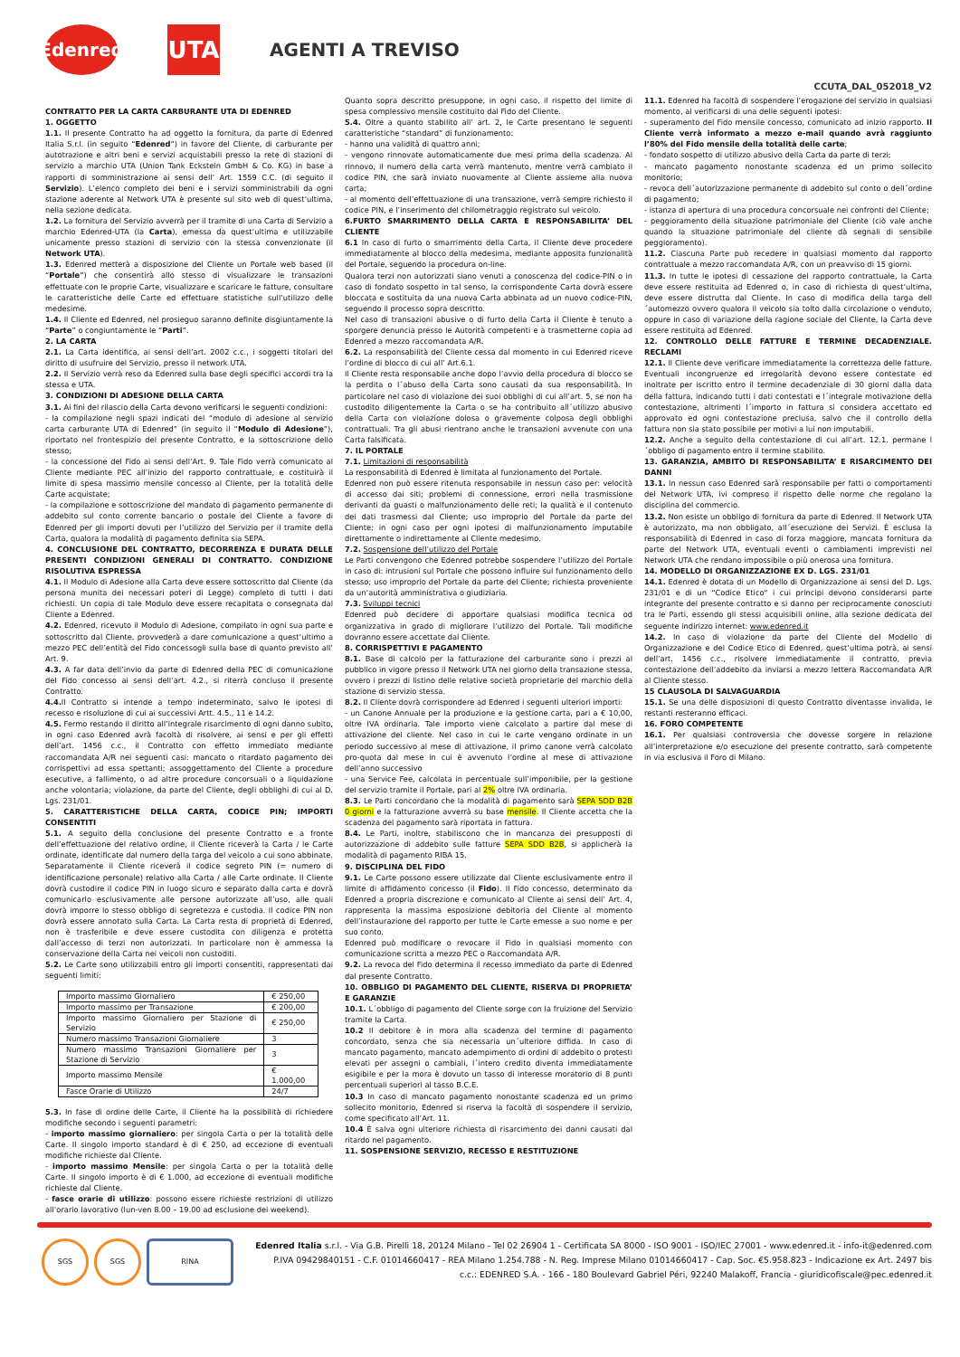Edenred
UTA
AGENTI A TREVISO
CCUTA_DAL_052018_V2
CONTRATTO PER LA CARTA CARBURANTE UTA DI EDENRED
1. OGGETTO
1.1. Il presente Contratto ha ad oggetto la fornitura, da parte di Edenred Italia S.r.l. (in seguito “Edenred”) in favore del Cliente, di carburante per autotrazione e altri beni e servizi acquistabili presso la rete di stazioni di servizio a marchio UTA (Union Tank Eckstein GmbH & Co. KG) in base a rapporti di somministrazione ai sensi dell’ Art. 1559 C.C. (di seguito il Servizio). L’elenco completo dei beni e i servizi somministrabili da ogni stazione aderente al Network UTA è presente sul sito web di quest’ultima, nella sezione dedicata.
1.2. La fornitura del Servizio avverrà per il tramite di una Carta di Servizio a marchio Edenred-UTA (la Carta), emessa da quest’ultima e utilizzabile unicamente presso stazioni di servizio con la stessa convenzionate (il Network UTA).
1.3. Edenred metterà a disposizione del Cliente un Portale web based (il “Portale”) che consentirà allo stesso di visualizzare le transazioni effettuate con le proprie Carte, visualizzare e scaricare le fatture, consultare le caratteristiche delle Carte ed effettuare statistiche sull’utilizzo delle medesime.
1.4. Il Cliente ed Edenred, nel prosieguo saranno definite disgiuntamente la “Parte” o congiuntamente le “Parti”.
2. LA CARTA
2.1. La Carta identifica, ai sensi dell’art. 2002 c.c., i soggetti titolari del diritto di usufruire del Servizio, presso il network UTA.
2.2. Il Servizio verrà reso da Edenred sulla base degli specifici accordi tra la stessa e UTA.
3. CONDIZIONI DI ADESIONE DELLA CARTA
3.1. Ai fini del rilascio della Carta devono verificarsi le seguenti condizioni:
- la compilazione negli spazi indicati del “modulo di adesione al servizio carta carburante UTA di Edenred” (in seguito il “Modulo di Adesione”), riportato nel frontespizio del presente Contratto, e la sottoscrizione dello stesso;
- la concessione del Fido ai sensi dell’Art. 9. Tale Fido verrà comunicato al Cliente mediante PEC all’inizio del rapporto contrattuale, e costituirà il limite di spesa massimo mensile concesso al Cliente, per la totalità delle Carte acquistate;
- la compilazione e sottoscrizione del mandato di pagamento permanente di addebito sul conto corrente bancario o postale del Cliente a favore di Edenred per gli importi dovuti per l’utilizzo del Servizio per il tramite della Carta, qualora la modalità di pagamento definita sia SEPA.
4. CONCLUSIONE DEL CONTRATTO, DECORRENZA E DURATA DELLE PRESENTI CONDIZIONI GENERALI DI CONTRATTO. CONDIZIONE RISOLUTIVA ESPRESSA
4.1. Il Modulo di Adesione alla Carta deve essere sottoscritto dal Cliente (da persona munita dei necessari poteri di Legge) completo di tutti i dati richiesti. Un copia di tale Modulo deve essere recapitata o consegnata dal Cliente a Edenred.
4.2. Edenred, ricevuto il Modulo di Adesione, compilato in ogni sua parte e sottoscritto dal Cliente, provvederà a dare comunicazione a quest’ultimo a mezzo PEC dell’entità del Fido concessogli sulla base di quanto previsto all’ Art. 9.
4.3. A far data dell’invio da parte di Edenred della PEC di comunicazione del Fido concesso ai sensi dell’art. 4.2., si riterrà concluso il presente Contratto.
4.4. Il Contratto si intende a tempo indeterminato, salvo le ipotesi di recesso e risoluzione di cui ai successivi Artt. 4.5., 11 e 14.2.
4.5. Fermo restando il diritto all’integrale risarcimento di ogni danno subito, in ogni caso Edenred avrà facoltà di risolvere, ai sensi e per gli effetti dell’art. 1456 c.c., il Contratto con effetto immediato mediante raccomandata A/R nei seguenti casi: mancato o ritardato pagamento dei corrispettivi ad essa spettanti; assoggettamento del Cliente a procedure esecutive, a fallimento, o ad altre procedure concorsuali o a liquidazione anche volontaria; violazione, da parte del Cliente, degli obblighi di cui al D. Lgs. 231/01.
5. CARATTERISTICHE DELLA CARTA, CODICE PIN; IMPORTI CONSENTITI
5.1. A seguito della conclusione del presente Contratto e a fronte dell’effettuazione del relativo ordine, il Cliente riceverà la Carta / le Carte ordinate, identificate dal numero della targa del veicolo a cui sono abbinate. Separatamente il Cliente riceverà il codice segreto PIN (= numero di identificazione personale) relativo alla Carta / alle Carte ordinate. Il Cliente dovrà custodire il codice PIN in luogo sicuro e separato dalla carta e dovrà comunicarlo esclusivamente alle persone autorizzate all’uso, alle quali dovrà imporre lo stesso obbligo di segretezza e custodia. Il codice PIN non dovrà essere annotato sulla Carta. La Carta resta di proprietà di Edenred, non è trasferibile e deve essere custodita con diligenza e protetta dall’accesso di terzi non autorizzati. In particolare non è ammessa la conservazione della Carta nei veicoli non custoditi.
5.2. Le Carte sono utilizzabili entro gli importi consentiti, rappresentati dai seguenti limiti:
| Importo massimo Giornaliero | € 250,00 |
| Importo massimo per Transazione | € 200,00 |
| Importo massimo Giornaliero per Stazione di Servizio | € 250,00 |
| Numero massimo Transazioni Giornaliere | 3 |
| Numero massimo Transazioni Giornaliere per Stazione di Servizio | 3 |
| Importo massimo Mensile | € 1.000,00 |
| Fasce Orarie di Utilizzo | 24/7 |
5.3. In fase di ordine delle Carte, il Cliente ha la possibilità di richiedere modifiche secondo i seguenti parametri:
- importo massimo giornaliero: per singola Carta o per la totalità delle Carte. Il singolo importo standard è di € 250, ad eccezione di eventuali modifiche richieste dal Cliente.
- importo massimo Mensile: per singola Carta o per la totalità delle Carte. Il singolo importo è di € 1.000, ad eccezione di eventuali modifiche richieste dal Cliente.
- fasce orarie di utilizzo: possono essere richieste restrizioni di utilizzo all’orario lavorativo (lun-ven 8.00 – 19.00 ad esclusione dei weekend).
Quanto sopra descritto presuppone, in ogni caso, il rispetto del limite di spesa complessivo mensile costituito dal Fido del Cliente.
5.4. Oltre a quanto stabilito all’ art. 2, le Carte presentano le seguenti caratteristiche “standard” di funzionamento:
- hanno una validità di quattro anni;
- vengono rinnovate automaticamente due mesi prima della scadenza. Al rinnovo, il numero della carta verrà mantenuto, mentre verrà cambiato il codice PIN, che sarà inviato nuovamente al Cliente assieme alla nuova carta;
- al momento dell’effettuazione di una transazione, verrà sempre richiesto il codice PIN, e l’inserimento del chilometraggio registrato sul veicolo.
6.FURTO SMARRIMENTO DELLA CARTA E RESPONSABILITA’ DEL CLIENTE
6.1 In caso di furto o smarrimento della Carta, il Cliente deve procedere immediatamente al blocco della medesima, mediante apposita funzionalità del Portale, seguendo la procedura on-line.
Qualora terzi non autorizzati siano venuti a conoscenza del codice-PIN o in caso di fondato sospetto in tal senso, la corrispondente Carta dovrà essere bloccata e sostituita da una nuova Carta abbinata ad un nuovo codice-PIN, seguendo il processo sopra descritto.
Nel caso di transazioni abusive o di furto della Carta il Cliente è tenuto a sporgere denuncia presso le Autorità competenti e a trasmetterne copia ad Edenred a mezzo raccomandata A/R.
6.2. La responsabilità del Cliente cessa dal momento in cui Edenred riceve l’ordine di blocco di cui all’ Art.6.1.
Il Cliente resta responsabile anche dopo l’avvio della procedura di blocco se la perdita o l´abuso della Carta sono causati da sua responsabilità. In particolare nel caso di violazione dei suoi obblighi di cui all’art. 5, se non ha custodito diligentemente la Carta o se ha contribuito all´utilizzo abusivo della Carta con violazione dolosa o gravemente colposa degli obblighi contrattuali. Tra gli abusi rientrano anche le transazioni avvenute con una Carta falsificata.
7. IL PORTALE
7.1. Limitazioni di responsabilità
La responsabilità di Edenred è limitata al funzionamento del Portale.
Edenred non può essere ritenuta responsabile in nessun caso per: velocità di accesso dai siti; problemi di connessione, errori nella trasmissione derivanti da guasti o malfunzionamento delle reti; la qualità e il contenuto dei dati trasmessi dal Cliente; uso improprio del Portale da parte del Cliente; in ogni caso per ogni ipotesi di malfunzionamento imputabile direttamente o indirettamente al Cliente medesimo.
7.2. Sospensione dell’utilizzo del Portale
Le Parti convengono che Edenred potrebbe sospendere l’utilizzo del Portale in caso di: intrusioni sul Portale che possono influire sul funzionamento dello stesso; uso improprio del Portale da parte del Cliente; richiesta proveniente da un’autorità amministrativa o giudiziaria.
7.3. Sviluppi tecnici
Edenred può decidere di apportare qualsiasi modifica tecnica od organizzativa in grado di migliorare l’utilizzo del Portale. Tali modifiche dovranno essere accettate dal Cliente.
8. CORRISPETTIVI E PAGAMENTO
8.1. Base di calcolo per la fatturazione del carburante sono i prezzi al pubblico in vigore presso il Network UTA nel giorno della transazione stessa, ovvero i prezzi di listino delle relative società proprietarie del marchio della stazione di servizio stessa.
8.2. Il Cliente dovrà corrispondere ad Edenred i seguenti ulteriori importi:
- un Canone Annuale per la produzione e la gestione carta, pari a € 10,00, oltre IVA ordinaria. Tale importo viene calcolato a partire dal mese di attivazione del cliente. Nel caso in cui le carte vengano ordinate in un periodo successivo al mese di attivazione, il primo canone verrà calcolato pro-quota dal mese in cui è avvenuto l’ordine al mese di attivazione dell’anno successivo
- una Service Fee, calcolata in percentuale sull’imponibile, per la gestione del servizio tramite il Portale, pari al 2% oltre IVA ordinaria.
8.3. Le Parti concordano che la modalità di pagamento sarà SEPA SDD B2B 0 giorni e la fatturazione avverrà su base mensile. Il Cliente accetta che la scadenza del pagamento sarà riportata in fattura.
8.4. Le Parti, inoltre, stabiliscono che in mancanza dei presupposti di autorizzazione di addebito sulle fatture SEPA SDD B2B, si applicherà la modalità di pagamento RIBA 15.
9. DISCIPLINA DEL FIDO
9.1. Le Carte possono essere utilizzate dal Cliente esclusivamente entro il limite di affidamento concesso (il Fido). Il Fido concesso, determinato da Edenred a propria discrezione e comunicato al Cliente ai sensi dell’ Art. 4, rappresenta la massima esposizione debitoria del Cliente al momento dell’instaurazione del rapporto per tutte le Carte emesse a suo nome e per suo conto.
Edenred può modificare o revocare il Fido in qualsiasi momento con comunicazione scritta a mezzo PEC o Raccomandata A/R.
9.2. La revoca del Fido determina il recesso immediato da parte di Edenred dal presente Contratto.
10. OBBLIGO DI PAGAMENTO DEL CLIENTE, RISERVA DI PROPRIETA’ E GARANZIE
10.1. L´obbligo di pagamento del Cliente sorge con la fruizione del Servizio tramite la Carta.
10.2 Il debitore è in mora alla scadenza del termine di pagamento concordato, senza che sia necessaria un´ulteriore diffida. In caso di mancato pagamento, mancato adempimento di ordini di addebito o protesti elevati per assegni o cambiali, l´intero credito diventa immediatamente esigibile e per la mora è dovuto un tasso di interesse moratorio di 8 punti percentuali superiori al tasso B.C.E.
10.3 In caso di mancato pagamento nonostante scadenza ed un primo sollecito monitorio, Edenred si riserva la facoltà di sospendere il servizio, come specificato all’Art. 11.
10.4 È salva ogni ulteriore richiesta di risarcimento dei danni causati dal ritardo nel pagamento.
11. SOSPENSIONE SERVIZIO, RECESSO E RESTITUZIONE
11.1. Edenred ha facoltà di sospendere l’erogazione del servizio in qualsiasi momento, al verificarsi di una delle seguenti ipotesi:
- superamento del Fido mensile concesso, comunicato ad inizio rapporto. Il Cliente verrà informato a mezzo e-mail quando avrà raggiunto l’80% del Fido mensile della totalità delle carte;
- fondato sospetto di utilizzo abusivo della Carta da parte di terzi;
- mancato pagamento nonostante scadenza ed un primo sollecito monitorio;
- revoca dell´autorizzazione permanente di addebito sul conto o dell´ordine di pagamento;
- istanza di apertura di una procedura concorsuale nei confronti del Cliente;
- peggioramento della situazione patrimoniale del Cliente (ciò vale anche quando la situazione patrimoniale del cliente dà segnali di sensibile peggioramento).
11.2. Ciascuna Parte può recedere in qualsiasi momento dal rapporto contrattuale a mezzo raccomandata A/R, con un preavviso di 15 giorni.
11.3. In tutte le ipotesi di cessazione del rapporto contrattuale, la Carta deve essere restituita ad Edenred o, in caso di richiesta di quest’ultima, deve essere distrutta dal Cliente. In caso di modifica della targa dell´automezzo ovvero qualora il veicolo sia tolto dalla circolazione o venduto, oppure in caso di variazione della ragione sociale del Cliente, la Carta deve essere restituita ad Edenred.
12. CONTROLLO DELLE FATTURE E TERMINE DECADENZIALE. RECLAMI
12.1. Il Cliente deve verificare immediatamente la correttezza delle fatture. Eventuali incongruenze ed irregolarità devono essere contestate ed inoltrate per iscritto entro il termine decadenziale di 30 giorni dalla data della fattura, indicando tutti i dati contestati e l´integrale motivazione della contestazione, altrimenti l´importo in fattura si considera accettato ed approvato ed ogni contestazione preclusa, salvo che il controllo della fattura non sia stato possibile per motivi a lui non imputabili.
12.2. Anche a seguito della contestazione di cui all’art. 12.1. permane l´obbligo di pagamento entro il termine stabilito.
13. GARANZIA, AMBITO DI RESPONSABILITA’ E RISARCIMENTO DEI DANNI
13.1. In nessun caso Edenred sarà responsabile per fatti o comportamenti del Network UTA, ivi compreso il rispetto delle norme che regolano la disciplina del commercio.
13.2. Non esiste un obbligo di fornitura da parte di Edenred. Il Network UTA è autorizzato, ma non obbligato, all´esecuzione dei Servizi. È esclusa la responsabilità di Edenred in caso di forza maggiore, mancata fornitura da parte del Network UTA, eventuali eventi o cambiamenti imprevisti nel Network UTA che rendano impossibile o più onerosa una fornitura.
14. MODELLO DI ORGANIZZAZIONE EX D. LGS. 231/01
14.1. Edenred è dotata di un Modello di Organizzazione ai sensi del D. Lgs. 231/01 e di un “Codice Etico” i cui principi devono considerarsi parte integrante del presente contratto e si danno per reciprocamente conosciuti tra le Parti, essendo gli stessi acquisibili online, alla sezione dedicata del seguente indirizzo internet: www.edenred.it
14.2. In caso di violazione da parte del Cliente del Modello di Organizzazione e del Codice Etico di Edenred, quest’ultima potrà, ai sensi dell’art. 1456 c.c., risolvere immediatamente il contratto, previa contestazione dell’addebito da inviarsi a mezzo lettera Raccomandata A/R al Cliente stesso.
15 CLAUSOLA DI SALVAGUARDIA
15.1. Se una delle disposizioni di questo Contratto diventasse invalida, le restanti resteranno efficaci.
16. FORO COMPETENTE
16.1. Per qualsiasi controversia che dovesse sorgere in relazione all’interpretazione e/o esecuzione del presente contratto, sarà competente in via esclusiva il Foro di Milano.
SGS SGS RINA
Edenred Italia s.r.l. - Via G.B. Pirelli 18, 20124 Milano - Tel 02 26904 1 - Certificata SA 8000 - ISO 9001 - ISO/IEC 27001 - www.edenred.it - info-it@edenred.com
P.IVA 09429840151 - C.F. 01014660417 - REA Milano 1.254.788 - N. Reg. Imprese Milano 01014660417 - Cap. Soc. €5.958.823 - Indicazione ex Art. 2497 bis
c.c.: EDENRED S.A. - 166 - 180 Boulevard Gabriel Péri, 92240 Malakoff, Francia - giuridicofiscale@pec.edenred.it